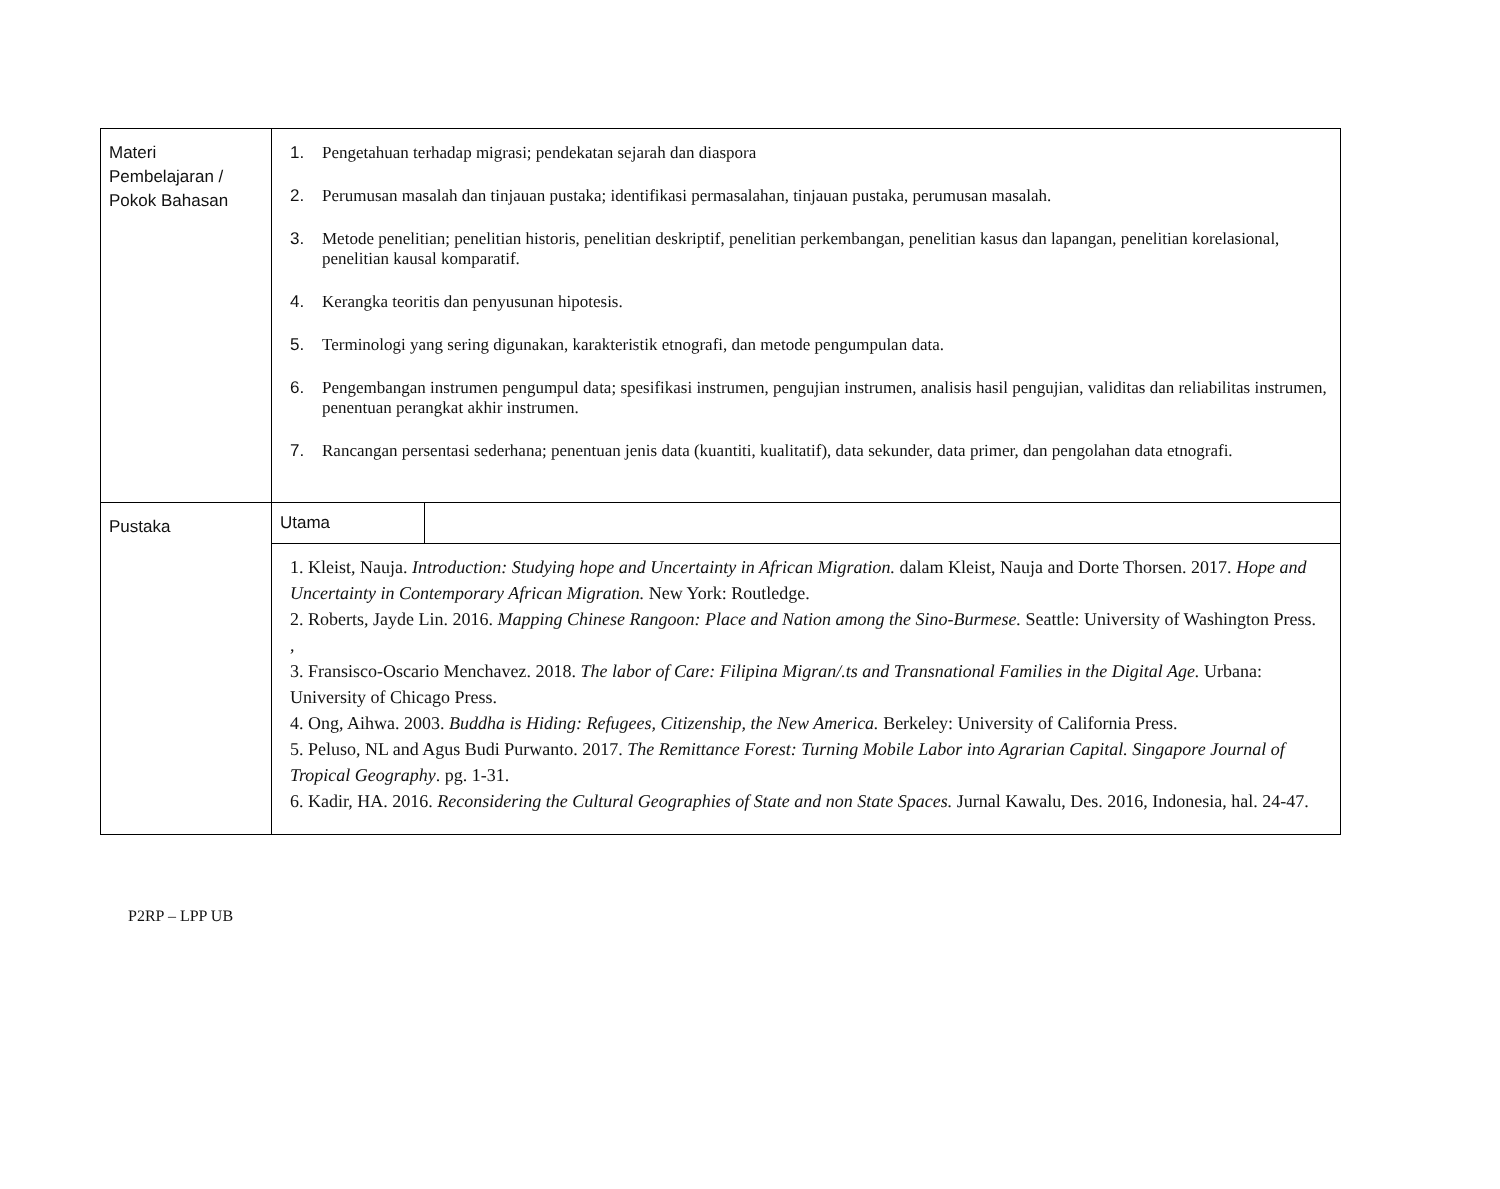| Materi Pembelajaran / Pokok Bahasan | 1. Pengetahuan terhadap migrasi; pendekatan sejarah dan diaspora 2. Perumusan masalah dan tinjauan pustaka; identifikasi permasalahan, tinjauan pustaka, perumusan masalah. 3. Metode penelitian; penelitian historis, penelitian deskriptif, penelitian perkembangan, penelitian kasus dan lapangan, penelitian korelasional, penelitian kausal komparatif. 4. Kerangka teoritis dan penyusunan hipotesis. 5. Terminologi yang sering digunakan, karakteristik etnografi, dan metode pengumpulan data. 6. Pengembangan instrumen pengumpul data; spesifikasi instrumen, pengujian instrumen, analisis hasil pengujian, validitas dan reliabilitas instrumen, penentuan perangkat akhir instrumen. 7. Rancangan persentasi sederhana; penentuan jenis data (kuantiti, kualitatif), data sekunder, data primer, dan pengolahan data etnografi. | |
| Pustaka | Utama | |
| | 1. Kleist, Nauja. Introduction: Studying hope and Uncertainty in African Migration. dalam Kleist, Nauja and Dorte Thorsen. 2017. Hope and Uncertainty in Contemporary African Migration. New York: Routledge. 2. Roberts, Jayde Lin. 2016. Mapping Chinese Rangoon: Place and Nation among the Sino-Burmese. Seattle: University of Washington Press. , 3. Fransisco-Oscario Menchavez. 2018. The labor of Care: Filipina Migran/.ts and Transnational Families in the Digital Age. Urbana: University of Chicago Press. 4. Ong, Aihwa. 2003. Buddha is Hiding: Refugees, Citizenship, the New America. Berkeley: University of California Press. 5. Peluso, NL and Agus Budi Purwanto. 2017. The Remittance Forest: Turning Mobile Labor into Agrarian Capital. Singapore Journal of Tropical Geography . pg. 1-31. 6. Kadir, HA. 2016. Reconsidering the Cultural Geographies of State and non State Spaces. Jurnal Kawalu, Des. 2016, Indonesia, hal. 24-47. | |
P2RP – LPP UB